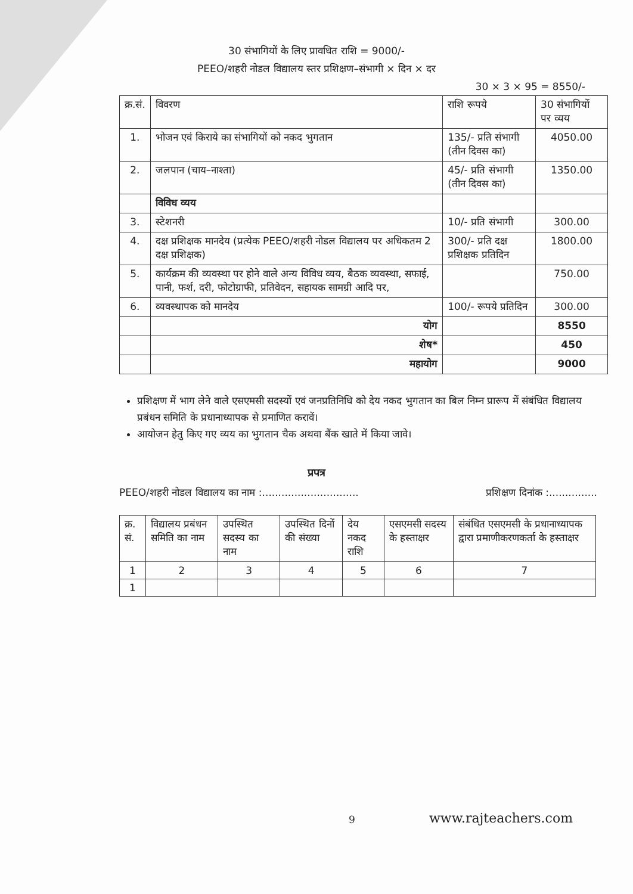30 संभागियों के लिए प्रावधित राशि = 9000/-
PEEO/शहरी नोडल विद्यालय स्तर प्रशिक्षण–संभागी × दिन × दर
30 × 3 × 95 = 8550/-
| क्र.सं. | विवरण | राशि रूपये | 30 संभागियों पर व्यय |
| --- | --- | --- | --- |
| 1. | भोजन एवं किराये का संभागियों को नकद भुगतान | 135/- प्रति संभागी (तीन दिवस का) | 4050.00 |
| 2. | जलपान (चाय–नाश्ता) | 45/- प्रति संभागी (तीन दिवस का) | 1350.00 |
| | विविध व्यय | | |
| 3. | स्टेशनरी | 10/- प्रति संभागी | 300.00 |
| 4. | दक्ष प्रशिक्षक मानदेय (प्रत्येक PEEO/शहरी नोडल विद्यालय पर अधिकतम 2 दक्ष प्रशिक्षक) | 300/- प्रति दक्ष प्रशिक्षक प्रतिदिन | 1800.00 |
| 5. | कार्यक्रम की व्यवस्था पर होने वाले अन्य विविध व्यय, बैठक व्यवस्था, सफाई, पानी, फर्श, दरी, फोटोग्राफी, प्रतिवेदन, सहायक सामग्री आदि पर, | | 750.00 |
| 6. | व्यवस्थापक को मानदेय | 100/- रूपये प्रतिदिन | 300.00 |
| | योग | | 8550 |
| | शेष* | | 450 |
| | महायोग | | 9000 |
प्रशिक्षण में भाग लेने वाले एसएमसी सदस्यों एवं जनप्रतिनिधि को देय नकद भुगतान का बिल निम्न प्रारूप में संबंधित विद्यालय प्रबंधन समिति के प्रधानाध्यापक से प्रमाणित करावें।
आयोजन हेतु किए गए व्यय का भुगतान चैक अथवा बैंक खाते में किया जावे।
प्रपत्र
PEEO/शहरी नोडल विद्यालय का नाम :.............................. प्रशिक्षण दिनांक :...............
| क्र. सं. | विद्यालय प्रबंधन समिति का नाम | उपस्थित सदस्य का नाम | उपस्थित दिनों की संख्या | देय नकद राशि | एसएमसी सदस्य के हस्ताक्षर | संबंधित एसएमसी के प्रधानाध्यापक द्वारा प्रमाणीकरणकर्ता के हस्ताक्षर |
| --- | --- | --- | --- | --- | --- | --- |
| 1 | 2 | 3 | 4 | 5 | 6 | 7 |
| 1 | | | | | | |
9 www.rajteachers.com